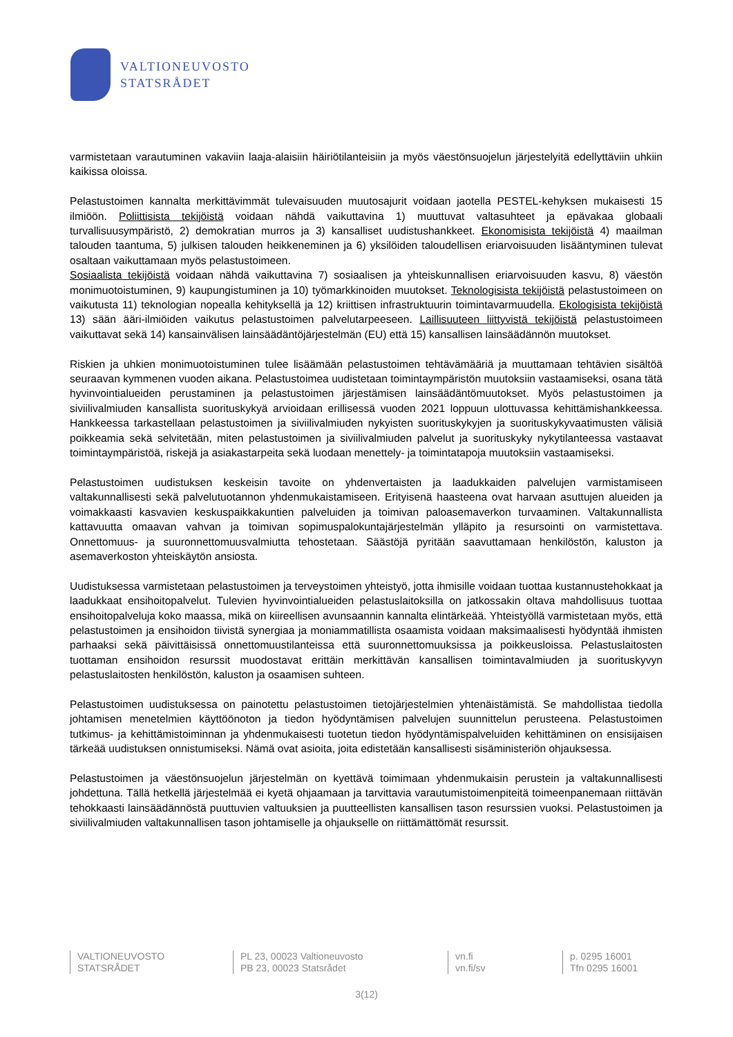VALTIONEUVOSTO
STATSRÅDET
varmistetaan varautuminen vakaviin laaja-alaisiin häiriötilanteisiin ja myös väestönsuojelun järjestelyitä edellyttäviin uhkiin kaikissa oloissa.
Pelastustoimen kannalta merkittävimmät tulevaisuuden muutosajurit voidaan jaotella PESTEL-kehyksen mukaisesti 15 ilmiöön. Poliittisista tekijöistä voidaan nähdä vaikuttavina 1) muuttuvat valtasuhteet ja epävakaa globaali turvallisuusympäristö, 2) demokratian murros ja 3) kansalliset uudistushankkeet. Ekonomisista tekijöistä 4) maailman talouden taantuma, 5) julkisen talouden heikkeneminen ja 6) yksilöiden taloudellisen eriarvoisuuden lisääntyminen tulevat osaltaan vaikuttamaan myös pelastustoimeen.
Sosiaalista tekijöistä voidaan nähdä vaikuttavina 7) sosiaalisen ja yhteiskunnallisen eriarvoisuuden kasvu, 8) väestön monimuotoistuminen, 9) kaupungistuminen ja 10) työmarkkinoiden muutokset. Teknologisista tekijöistä pelastustoimeen on vaikutusta 11) teknologian nopealla kehityksellä ja 12) kriittisen infrastruktuurin toimintavarmuudella. Ekologisista tekijöistä 13) sään ääri-ilmiöiden vaikutus pelastustoimen palvelutarpeeseen. Laillisuuteen liittyvistä tekijöistä pelastustoimeen vaikuttavat sekä 14) kansainvälisen lainsäädäntöjärjestelmän (EU) että 15) kansallisen lainsäädännön muutokset.
Riskien ja uhkien monimuotoistuminen tulee lisäämään pelastustoimen tehtävämääriä ja muuttamaan tehtävien sisältöä seuraavan kymmenen vuoden aikana. Pelastustoimea uudistetaan toimintaympäristön muutoksiin vastaamiseksi, osana tätä hyvinvointialueiden perustaminen ja pelastustoimen järjestämisen lainsäädäntömuutokset. Myös pelastustoimen ja siviilivalmiuden kansallista suorituskykyä arvioidaan erillisessä vuoden 2021 loppuun ulottuvassa kehittämishankkeessa. Hankkeessa tarkastellaan pelastustoimen ja siviilivalmiuden nykyisten suorituskykyjen ja suorituskykyvaatimusten välisiä poikkeamia sekä selvitetään, miten pelastustoimen ja siviilivalmiuden palvelut ja suorituskyky nykytilanteessa vastaavat toimintaympäristöä, riskejä ja asiakastarpeita sekä luodaan menettely- ja toimintatapoja muutoksiin vastaamiseksi.
Pelastustoimen uudistuksen keskeisin tavoite on yhdenvertaisten ja laadukkaiden palvelujen varmistamiseen valtakunnallisesti sekä palvelutuotannon yhdenmukaistamiseen. Erityisenä haasteena ovat harvaan asuttujen alueiden ja voimakkaasti kasvavien keskuspaikkakuntien palveluiden ja toimivan paloasemaverkon turvaaminen. Valtakunnallista kattavuutta omaavan vahvan ja toimivan sopimuspalokuntajärjestelmän ylläpito ja resursointi on varmistettava. Onnettomuus- ja suuronnettomuusvalmiutta tehostetaan. Säästöjä pyritään saavuttamaan henkilöstön, kaluston ja asemaverkoston yhteiskäytön ansiosta.
Uudistuksessa varmistetaan pelastustoimen ja terveystoimen yhteistyö, jotta ihmisille voidaan tuottaa kustannustehokkaat ja laadukkaat ensihoitopalvelut. Tulevien hyvinvointialueiden pelastuslaitoksilla on jatkossakin oltava mahdollisuus tuottaa ensihoitopalveluja koko maassa, mikä on kiireellisen avunsaannin kannalta elintärkeää. Yhteistyöllä varmistetaan myös, että pelastustoimen ja ensihoidon tiivistä synergiaa ja moniammatillista osaamista voidaan maksimaalisesti hyödyntää ihmisten parhaaksi sekä päivittäisissä onnettomuustilanteissa että suuronnettomuuksissa ja poikkeusloissa. Pelastuslaitosten tuottaman ensihoidon resurssit muodostavat erittäin merkittävän kansallisen toimintavalmiuden ja suorituskyvyn pelastuslaitosten henkilöstön, kaluston ja osaamisen suhteen.
Pelastustoimen uudistuksessa on painotettu pelastustoimen tietojärjestelmien yhtenäistämistä. Se mahdollistaa tiedolla johtamisen menetelmien käyttöönoton ja tiedon hyödyntämisen palvelujen suunnittelun perusteena. Pelastustoimen tutkimus- ja kehittämistoiminnan ja yhdenmukaisesti tuotetun tiedon hyödyntämispalveluiden kehittäminen on ensisijaisen tärkeää uudistuksen onnistumiseksi. Nämä ovat asioita, joita edistetään kansallisesti sisäministeriön ohjauksessa.
Pelastustoimen ja väestönsuojelun järjestelmän on kyettävä toimimaan yhdenmukaisin perustein ja valtakunnallisesti johdettuna. Tällä hetkellä järjestelmää ei kyetä ohjaamaan ja tarvittavia varautumistoimenpiteitä toimeenpanemaan riittävän tehokkaasti lainsäädännöstä puuttuvien valtuuksien ja puutteellisten kansallisen tason resurssien vuoksi. Pelastustoimen ja siviilivalmiuden valtakunnallisen tason johtamiselle ja ohjaukselle on riittämättömät resurssit.
VALTIONEUVOSTO
STATSRÅDET
PL 23, 00023 Valtioneuvosto
PB 23, 00023 Statsrådet
vn.fi
vn.fi/sv
p. 0295 16001
Tfn 0295 16001
3(12)